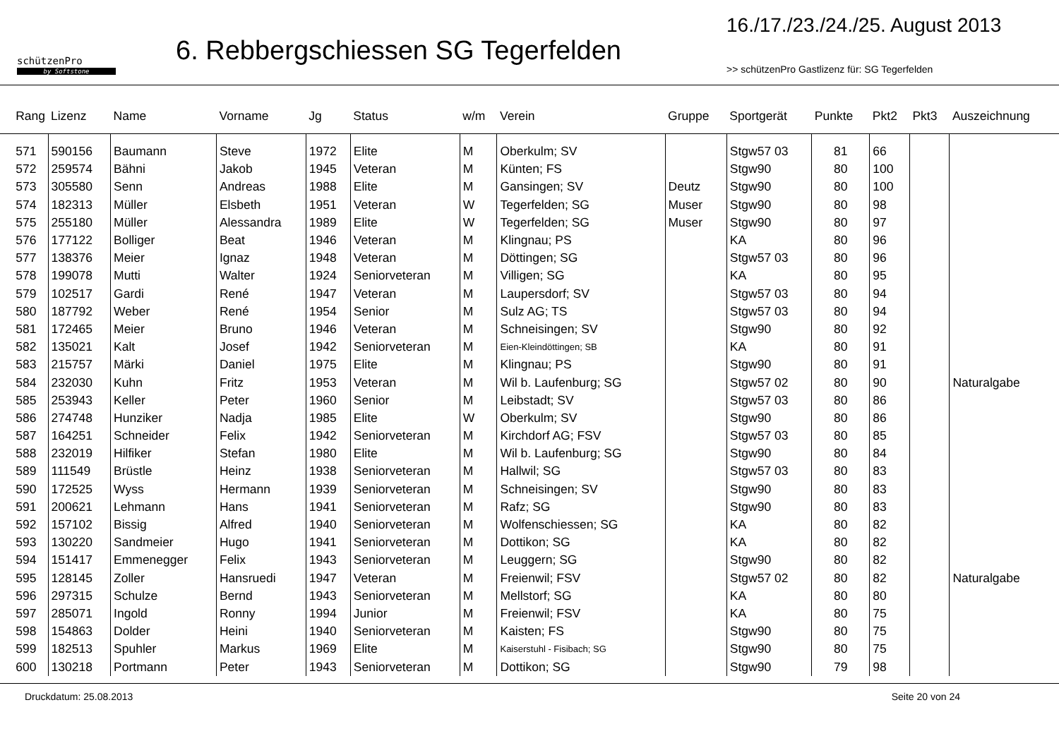schützenPro
by Softstone
6. Rebbergschiessen SG Tegerfelden
16./17./23./24./25. August 2013
>> schützenPro Gastlizenz für: SG Tegerfelden
| Rang | Lizenz | Name | Vorname | Jg | Status | w/m | Verein | Gruppe | Sportgerät | Punkte | Pkt2 | Pkt3 | Auszeichnung |
| --- | --- | --- | --- | --- | --- | --- | --- | --- | --- | --- | --- | --- | --- |
| 571 | 590156 | Baumann | Steve | 1972 | Elite | M | Oberkulm; SV | | Stgw57 03 | 81 | 66 | | |
| 572 | 259574 | Bähni | Jakob | 1945 | Veteran | M | Künten; FS | | Stgw90 | 80 | 100 | | |
| 573 | 305580 | Senn | Andreas | 1988 | Elite | M | Gansingen; SV | Deutz | Stgw90 | 80 | 100 | | |
| 574 | 182313 | Müller | Elsbeth | 1951 | Veteran | W | Tegerfelden; SG | Muser | Stgw90 | 80 | 98 | | |
| 575 | 255180 | Müller | Alessandra | 1989 | Elite | W | Tegerfelden; SG | Muser | Stgw90 | 80 | 97 | | |
| 576 | 177122 | Bolliger | Beat | 1946 | Veteran | M | Klingnau; PS | | KA | 80 | 96 | | |
| 577 | 138376 | Meier | Ignaz | 1948 | Veteran | M | Döttingen; SG | | Stgw57 03 | 80 | 96 | | |
| 578 | 199078 | Mutti | Walter | 1924 | Seniorveteran | M | Villigen; SG | | KA | 80 | 95 | | |
| 579 | 102517 | Gardi | René | 1947 | Veteran | M | Laupersdorf; SV | | Stgw57 03 | 80 | 94 | | |
| 580 | 187792 | Weber | René | 1954 | Senior | M | Sulz AG; TS | | Stgw57 03 | 80 | 94 | | |
| 581 | 172465 | Meier | Bruno | 1946 | Veteran | M | Schneisingen; SV | | Stgw90 | 80 | 92 | | |
| 582 | 135021 | Kalt | Josef | 1942 | Seniorveteran | M | Eien-Kleindöttingen; SB | | KA | 80 | 91 | | |
| 583 | 215757 | Märki | Daniel | 1975 | Elite | M | Klingnau; PS | | Stgw90 | 80 | 91 | | |
| 584 | 232030 | Kuhn | Fritz | 1953 | Veteran | M | Wil b. Laufenburg; SG | | Stgw57 02 | 80 | 90 | | Naturalgabe |
| 585 | 253943 | Keller | Peter | 1960 | Senior | M | Leibstadt; SV | | Stgw57 03 | 80 | 86 | | |
| 586 | 274748 | Hunziker | Nadja | 1985 | Elite | W | Oberkulm; SV | | Stgw90 | 80 | 86 | | |
| 587 | 164251 | Schneider | Felix | 1942 | Seniorveteran | M | Kirchdorf AG; FSV | | Stgw57 03 | 80 | 85 | | |
| 588 | 232019 | Hilfiker | Stefan | 1980 | Elite | M | Wil b. Laufenburg; SG | | Stgw90 | 80 | 84 | | |
| 589 | 111549 | Brüstle | Heinz | 1938 | Seniorveteran | M | Hallwil; SG | | Stgw57 03 | 80 | 83 | | |
| 590 | 172525 | Wyss | Hermann | 1939 | Seniorveteran | M | Schneisingen; SV | | Stgw90 | 80 | 83 | | |
| 591 | 200621 | Lehmann | Hans | 1941 | Seniorveteran | M | Rafz; SG | | Stgw90 | 80 | 83 | | |
| 592 | 157102 | Bissig | Alfred | 1940 | Seniorveteran | M | Wolfenschiessen; SG | | KA | 80 | 82 | | |
| 593 | 130220 | Sandmeier | Hugo | 1941 | Seniorveteran | M | Dottikon; SG | | KA | 80 | 82 | | |
| 594 | 151417 | Emmenegger | Felix | 1943 | Seniorveteran | M | Leuggern; SG | | Stgw90 | 80 | 82 | | |
| 595 | 128145 | Zoller | Hansruedi | 1947 | Veteran | M | Freienwil; FSV | | Stgw57 02 | 80 | 82 | | Naturalgabe |
| 596 | 297315 | Schulze | Bernd | 1943 | Seniorveteran | M | Mellstorf; SG | | KA | 80 | 80 | | |
| 597 | 285071 | Ingold | Ronny | 1994 | Junior | M | Freienwil; FSV | | KA | 80 | 75 | | |
| 598 | 154863 | Dolder | Heini | 1940 | Seniorveteran | M | Kaisten; FS | | Stgw90 | 80 | 75 | | |
| 599 | 182513 | Spuhler | Markus | 1969 | Elite | M | Kaiserstuhl - Fisibach; SG | | Stgw90 | 80 | 75 | | |
| 600 | 130218 | Portmann | Peter | 1943 | Seniorveteran | M | Dottikon; SG | | Stgw90 | 79 | 98 | | |
Druckdatum: 25.08.2013 Seite 20 von 24